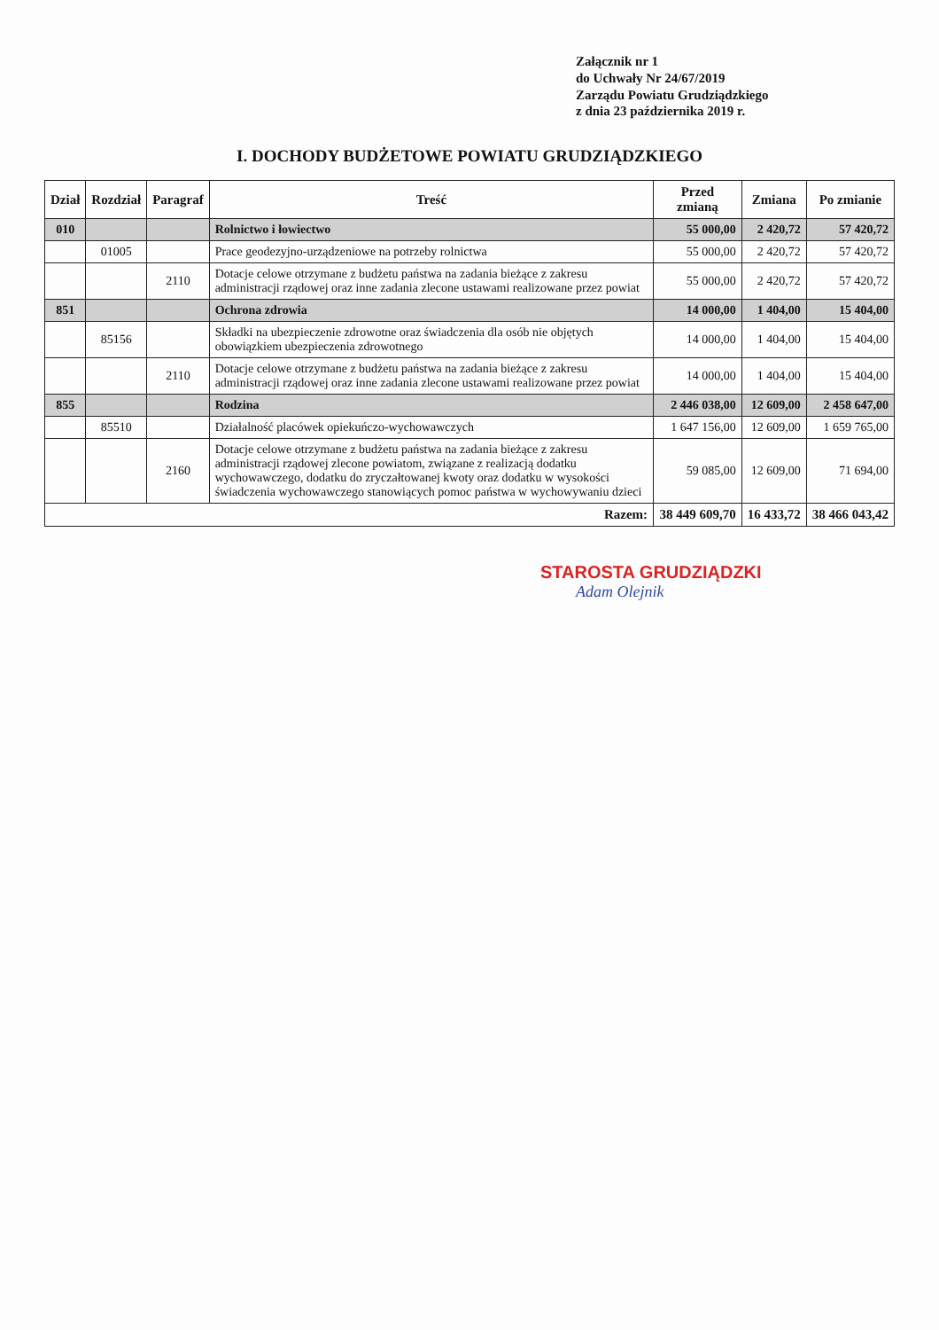Załącznik nr 1
do Uchwały Nr 24/67/2019
Zarządu Powiatu Grudziądzkiego
z dnia 23 października 2019 r.
I. DOCHODY BUDŻETOWE POWIATU GRUDZIĄDZKIEGO
| Dział | Rozdział | Paragraf | Treść | Przed zmianą | Zmiana | Po zmianie |
| --- | --- | --- | --- | --- | --- | --- |
| 010 | | | Rolnictwo i łowiectwo | 55 000,00 | 2 420,72 | 57 420,72 |
| | 01005 | | Prace geodezyjno-urządzeniowe na potrzeby rolnictwa | 55 000,00 | 2 420,72 | 57 420,72 |
| | | 2110 | Dotacje celowe otrzymane z budżetu państwa na zadania bieżące z zakresu administracji rządowej oraz inne zadania zlecone ustawami realizowane przez powiat | 55 000,00 | 2 420,72 | 57 420,72 |
| 851 | | | Ochrona zdrowia | 14 000,00 | 1 404,00 | 15 404,00 |
| | 85156 | | Składki na ubezpieczenie zdrowotne oraz świadczenia dla osób nie objętych obowiązkiem ubezpieczenia zdrowotnego | 14 000,00 | 1 404,00 | 15 404,00 |
| | | 2110 | Dotacje celowe otrzymane z budżetu państwa na zadania bieżące z zakresu administracji rządowej oraz inne zadania zlecone ustawami realizowane przez powiat | 14 000,00 | 1 404,00 | 15 404,00 |
| 855 | | | Rodzina | 2 446 038,00 | 12 609,00 | 2 458 647,00 |
| | 85510 | | Działalność placówek opiekuńczo-wychowawczych | 1 647 156,00 | 12 609,00 | 1 659 765,00 |
| | | 2160 | Dotacje celowe otrzymane z budżetu państwa na zadania bieżące z zakresu administracji rządowej zlecone powiatom, związane z realizacją dodatku wychowawczego, dodatku do zryczałtowanej kwoty oraz dodatku w wysokości świadczenia wychowawczego stanowiących pomoc państwa w wychowywaniu dzieci | 59 085,00 | 12 609,00 | 71 694,00 |
| Razem: | | | | 38 449 609,70 | 16 433,72 | 38 466 043,42 |
STAROSTA GRUDZIĄDZKI
Adam Olejnik